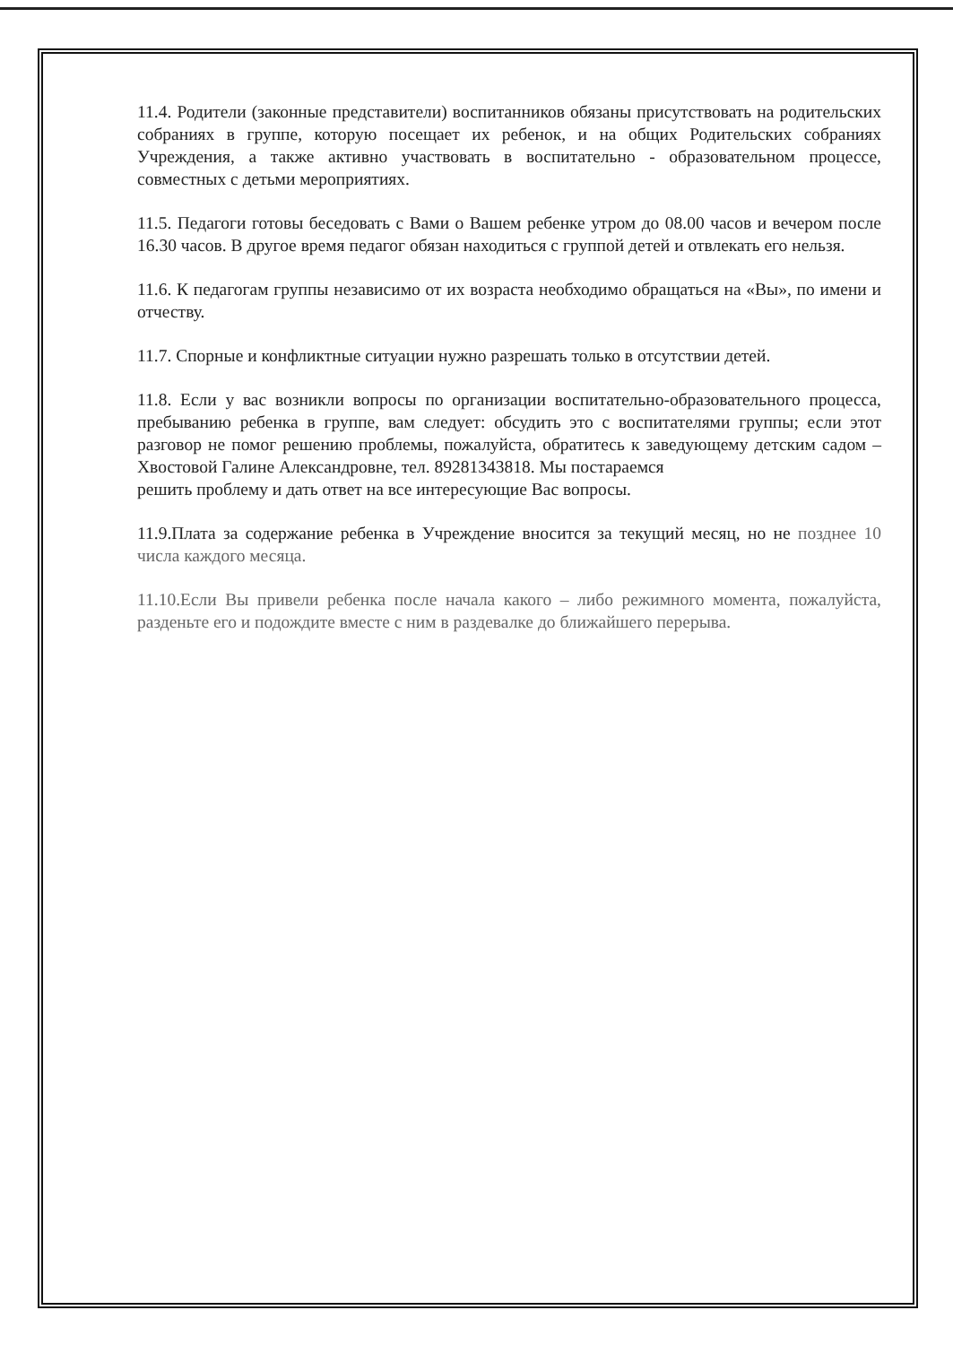11.4. Родители (законные представители) воспитанников обязаны присутствовать на родительских собраниях в группе, которую посещает их ребенок, и на общих Родительских собраниях Учреждения, а также активно участвовать в воспитательно - образовательном процессе, совместных с детьми мероприятиях.
11.5. Педагоги готовы беседовать с Вами о Вашем ребенке утром до 08.00 часов и вечером после 16.30 часов. В другое время педагог обязан находиться с группой детей и отвлекать его нельзя.
11.6. К педагогам группы независимо от их возраста необходимо обращаться на «Вы», по имени и отчеству.
11.7. Спорные и конфликтные ситуации нужно разрешать только в отсутствии детей.
11.8. Если у вас возникли вопросы по организации воспитательно-образовательного процесса, пребыванию ребенка в группе, вам следует: обсудить это с воспитателями группы; если этот разговор не помог решению проблемы, пожалуйста, обратитесь к заведующему детским садом – Хвостовой Галине Александровне, тел. 89281343818. Мы постараемся
решить проблему и дать ответ на все интересующие Вас вопросы.
11.9.Плата за содержание ребенка в Учреждение вносится за текущий месяц, но не позднее 10 числа каждого месяца.
11.10.Если Вы привели ребенка после начала какого – либо режимного момента, пожалуйста, разденьте его и подождите вместе с ним в раздевалке до ближайшего перерыва.